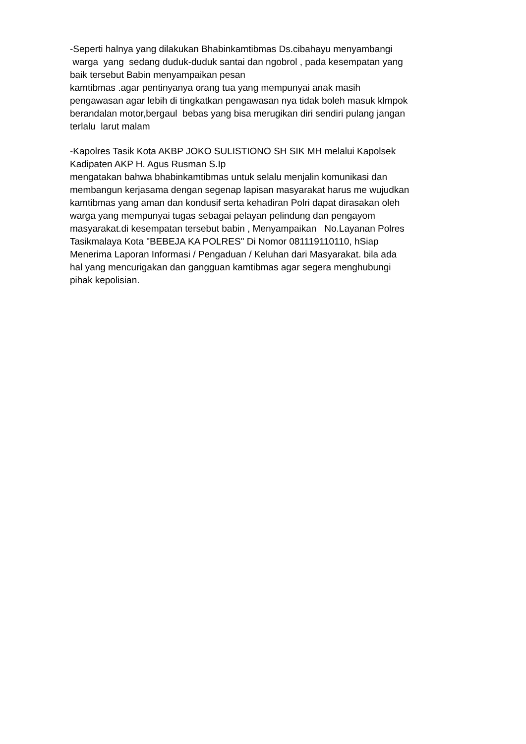-Seperti halnya yang dilakukan Bhabinkamtibmas Ds.cibahayu menyambangi
warga yang sedang duduk-duduk santai dan ngobrol , pada kesempatan yang
baik tersebut Babin menyampaikan pesan
kamtibmas .agar pentinyanya orang tua yang mempunyai anak masih
pengawasan agar lebih di tingkatkan pengawasan nya tidak boleh masuk klmpok
berandalan motor,bergaul bebas yang bisa merugikan diri sendiri pulang jangan
terlalu larut malam
-Kapolres Tasik Kota AKBP JOKO SULISTIONO SH SIK MH melalui Kapolsek
Kadipaten AKP H. Agus Rusman S.Ip
mengatakan bahwa bhabinkamtibmas untuk selalu menjalin komunikasi dan
membangun kerjasama dengan segenap lapisan masyarakat harus me wujudkan
kamtibmas yang aman dan kondusif serta kehadiran Polri dapat dirasakan oleh
warga yang mempunyai tugas sebagai pelayan pelindung dan pengayom
masyarakat.di kesempatan tersebut babin , Menyampaikan No.Layanan Polres
Tasikmalaya Kota "BEBEJA KA POLRES" Di Nomor 081119110110, hSiap
Menerima Laporan Informasi / Pengaduan / Keluhan dari Masyarakat. bila ada
hal yang mencurigakan dan gangguan kamtibmas agar segera menghubungi
pihak kepolisian.